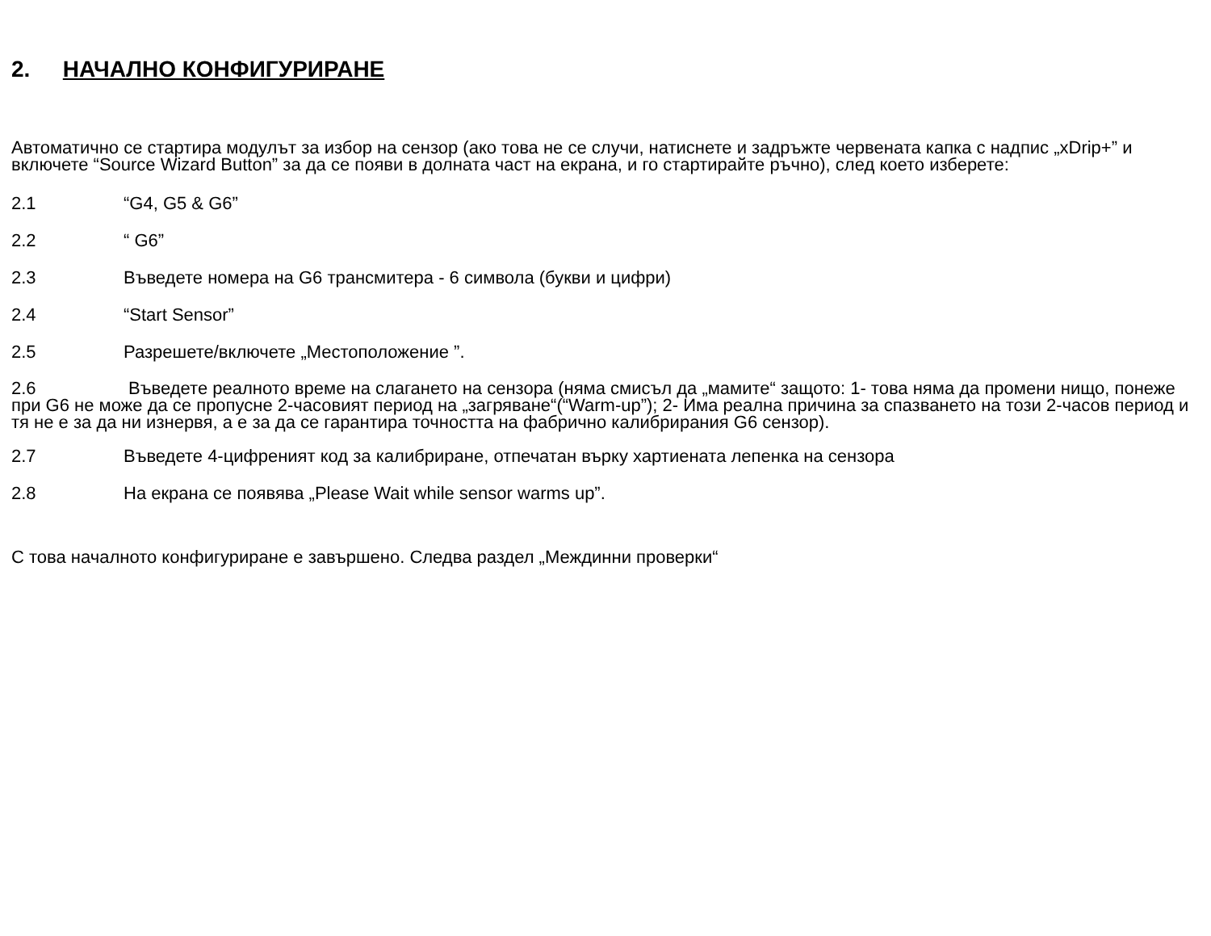2. НАЧАЛНО КОНФИГУРИРАНЕ
Автоматично се стартира модулът за избор на сензор (ако това не се случи, натиснете и задръжте червената капка с надпис „xDrip+” и включете “Source Wizard Button” за да се появи в долната част на екрана, и го стартирайте ръчно), след което изберете:
2.1 “G4, G5 & G6”
2.2 “ G6”
2.3 Въведете номера на G6 трансмитера - 6 символа (букви и цифри)
2.4 “Start Sensor”
2.5 Разрешете/включете „Местоположение ”.
2.6 Въведете реалното време на слагането на сензора (няма смисъл да „мамите“ защото: 1- това няма да промени нищо, понеже при G6 не може да се пропусне 2-часовият период на „загряване“(“Warm-up”); 2- Има реална причина за спазването на този 2-часов период и тя не е за да ни изнервя, а е за да се гарантира точността на фабрично калибрирания G6 сензор).
2.7 Въведете 4-цифреният код за калибриране, отпечатан върку хартиената лепенка на сензора
2.8 На екрана се появява „Please Wait while sensor warms up”.
С това началното конфигуриране е завършено. Следва раздел „Междинни проверки“